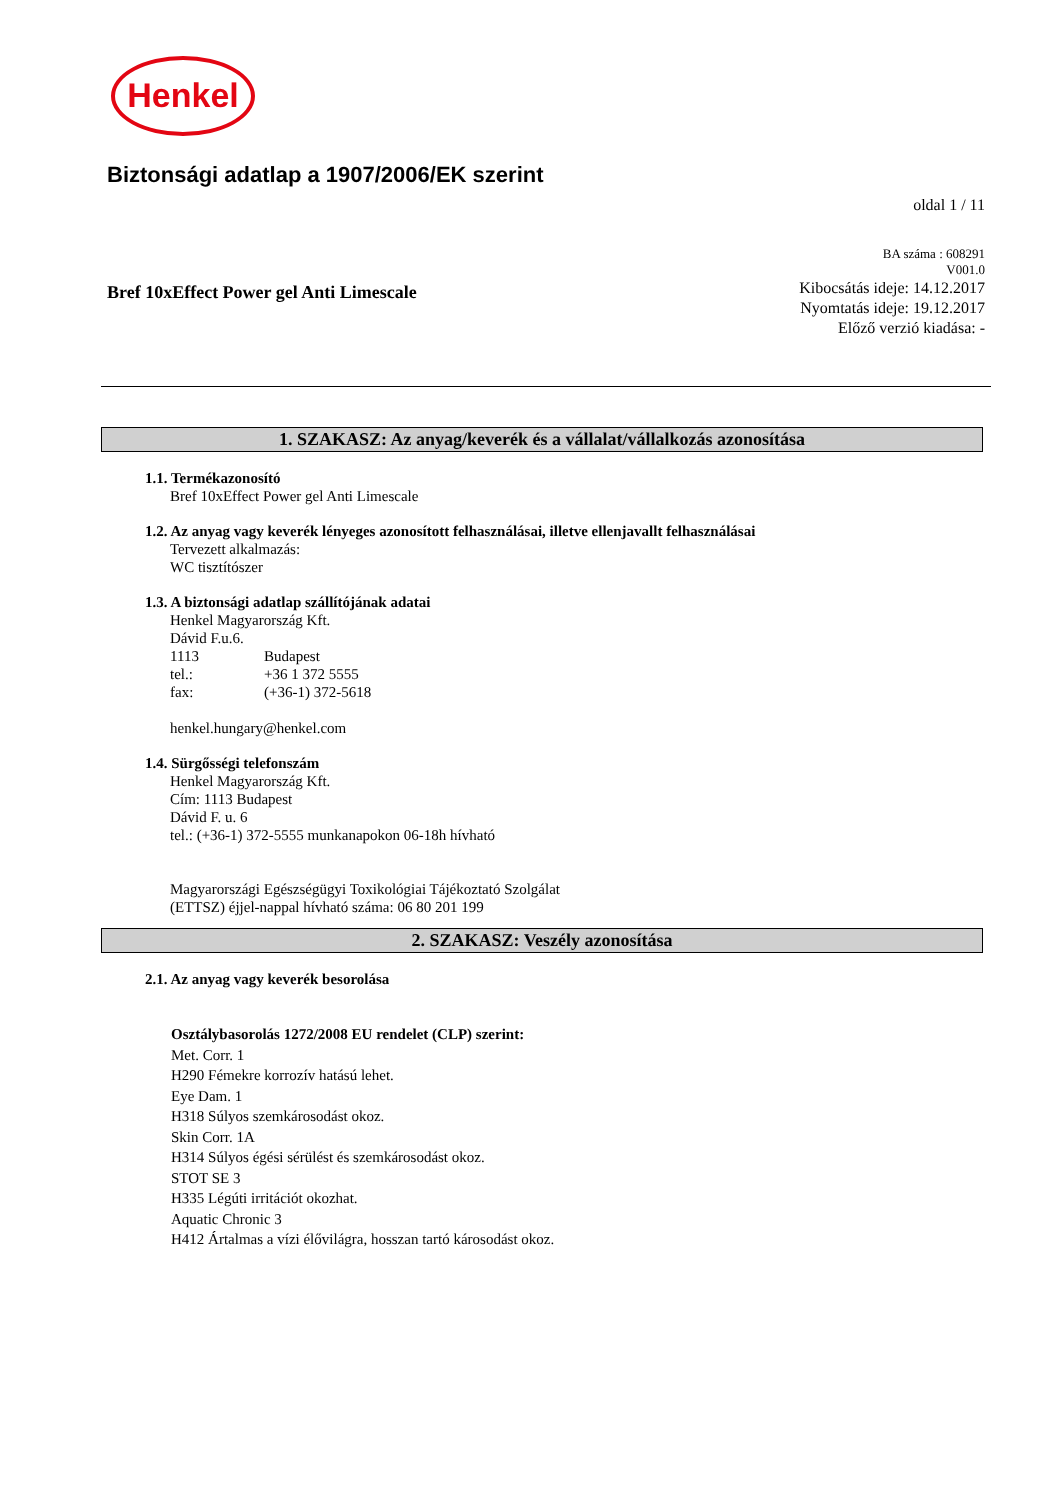Henkel
Biztonsági adatlap a 1907/2006/EK szerint
oldal 1 / 11
Bref 10xEffect Power gel Anti Limescale
BA száma : 608291
V001.0
Kibocsátás ideje: 14.12.2017
Nyomtatás ideje: 19.12.2017
Előző verzió kiadása: -
1. SZAKASZ: Az anyag/keverék és a vállalat/vállalkozás azonosítása
1.1. Termékazonosító
Bref 10xEffect Power gel Anti Limescale
1.2. Az anyag vagy keverék lényeges azonosított felhasználásai, illetve ellenjavallt felhasználásai
Tervezett alkalmazás:
WC tisztítószer
1.3. A biztonsági adatlap szállítójának adatai
Henkel Magyarország Kft.
Dávid F.u.6.
| 1113 | Budapest |
| tel.: | +36 1 372 5555 |
| fax: | (+36-1) 372-5618 |
henkel.hungary@henkel.com
1.4. Sürgősségi telefonszám
Henkel Magyarország Kft.
Cím: 1113 Budapest
Dávid F. u. 6
tel.: (+36-1) 372-5555 munkanapokon 06-18h hívható
Magyarországi Egészségügyi Toxikológiai Tájékoztató Szolgálat
(ETTSZ) éjjel-nappal hívható száma: 06 80 201 199
2. SZAKASZ: Veszély azonosítása
2.1. Az anyag vagy keverék besorolása
Osztálybasorolás 1272/2008 EU rendelet (CLP) szerint:
Met. Corr. 1
H290 Fémekre korrozív hatású lehet.
Eye Dam. 1
H318 Súlyos szemkárosodást okoz.
Skin Corr. 1A
H314 Súlyos égési sérülést és szemkárosodást okoz.
STOT SE 3
H335 Légúti irritációt okozhat.
Aquatic Chronic 3
H412 Ártalmas a vízi élővilágra, hosszan tartó károsodást okoz.